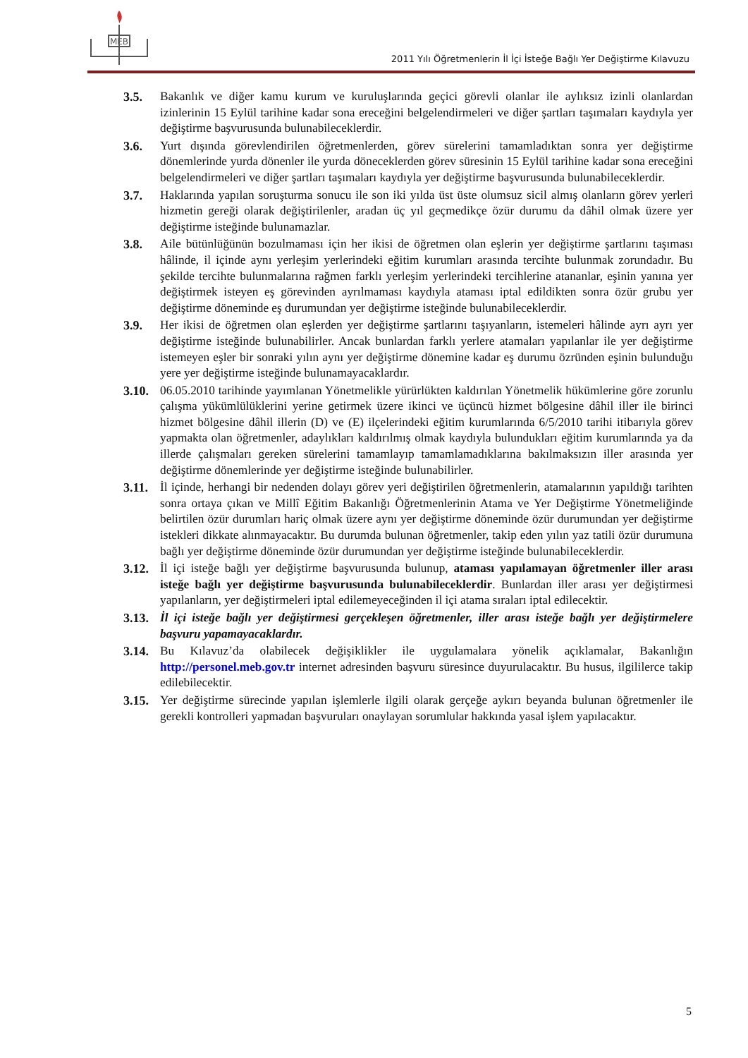MEB
2011 Yılı Öğretmenlerin İl İçi İsteğe Bağlı Yer Değiştirme Kılavuzu
3.5. Bakanlık ve diğer kamu kurum ve kuruluşlarında geçici görevli olanlar ile aylıksız izinli olanlardan izinlerinin 15 Eylül tarihine kadar sona ereceğini belgelendirmeleri ve diğer şartları taşımaları kaydıyla yer değiştirme başvurusunda bulunabileceklerdir.
3.6. Yurt dışında görevlendirilen öğretmenlerden, görev sürelerini tamamladıktan sonra yer değiştirme dönemlerinde yurda dönenler ile yurda döneceklerden görev süresinin 15 Eylül tarihine kadar sona ereceğini belgelendirmeleri ve diğer şartları taşımaları kaydıyla yer değiştirme başvurusunda bulunabileceklerdir.
3.7. Haklarında yapılan soruşturma sonucu ile son iki yılda üst üste olumsuz sicil almış olanların görev yerleri hizmetin gereği olarak değiştirilenler, aradan üç yıl geçmedikçe özür durumu da dâhil olmak üzere yer değiştirme isteğinde bulunamazlar.
3.8. Aile bütünlüğünün bozulmaması için her ikisi de öğretmen olan eşlerin yer değiştirme şartlarını taşıması hâlinde, il içinde aynı yerleşim yerlerindeki eğitim kurumları arasında tercihte bulunmak zorundadır. Bu şekilde tercihte bulunmalarına rağmen farklı yerleşim yerlerindeki tercihlerine atananlar, eşinin yanına yer değiştirmek isteyen eş görevinden ayrılmaması kaydıyla ataması iptal edildikten sonra özür grubu yer değiştirme döneminde eş durumundan yer değiştirme isteğinde bulunabileceklerdir.
3.9. Her ikisi de öğretmen olan eşlerden yer değiştirme şartlarını taşıyanların, istemeleri hâlinde ayrı ayrı yer değiştirme isteğinde bulunabilirler. Ancak bunlardan farklı yerlere atamaları yapılanlar ile yer değiştirme istemeyen eşler bir sonraki yılın aynı yer değiştirme dönemine kadar eş durumu özründen eşinin bulunduğu yere yer değiştirme isteğinde bulunamayacaklardır.
3.10.
06.05.2010 tarihinde yayımlanan Yönetmelikle yürürlükten kaldırılan Yönetmelik hükümlerine göre zorunlu çalışma yükümlülüklerini yerine getirmek üzere ikinci ve üçüncü hizmet bölgesine dâhil iller ile birinci hizmet bölgesine dâhil illerin (D) ve (E) ilçelerindeki eğitim kurumlarında 6/5/2010 tarihi itibarıyla görev yapmakta olan öğretmenler, adaylıkları kaldırılmış olmak kaydıyla bulundukları eğitim kurumlarında ya da illerde çalışmaları gereken sürelerini tamamlayıp tamamlamadıklarına bakılmaksızın iller arasında yer değiştirme dönemlerinde yer değiştirme isteğinde bulunabilirler.
3.11.
İl içinde, herhangi bir nedenden dolayı görev yeri değiştirilen öğretmenlerin, atamalarının yapıldığı tarihten sonra ortaya çıkan ve Millî Eğitim Bakanlığı Öğretmenlerinin Atama ve Yer Değiştirme Yönetmeliğinde belirtilen özür durumları hariç olmak üzere aynı yer değiştirme döneminde özür durumundan yer değiştirme istekleri dikkate alınmayacaktır. Bu durumda bulunan öğretmenler, takip eden yılın yaz tatili özür durumuna bağlı yer değiştirme döneminde özür durumundan yer değiştirme isteğinde bulunabileceklerdir.
3.12.
İl içi isteğe bağlı yer değiştirme başvurusunda bulunup, ataması yapılamayan öğretmenler iller arası isteğe bağlı yer değiştirme başvurusunda bulunabileceklerdir. Bunlardan iller arası yer değiştirmesi yapılanların, yer değiştirmeleri iptal edilemeyeceğinden il içi atama sıraları iptal edilecektir.
3.13.
İl içi isteğe bağlı yer değiştirmesi gerçekleşen öğretmenler, iller arası isteğe bağlı yer değiştirmelere başvuru yapamayacaklardır.
3.14.
Bu Kılavuz’da olabilecek değişiklikler ile uygulamalara yönelik açıklamalar, Bakanlığın http://personel.meb.gov.tr internet adresinden başvuru süresince duyurulacaktır. Bu husus, ilgililerce takip edilebilecektir.
3.15.
Yer değiştirme sürecinde yapılan işlemlerle ilgili olarak gerçeğe aykırı beyanda bulunan öğretmenler ile gerekli kontrolleri yapmadan başvuruları onaylayan sorumlular hakkında yasal işlem yapılacaktır.
5